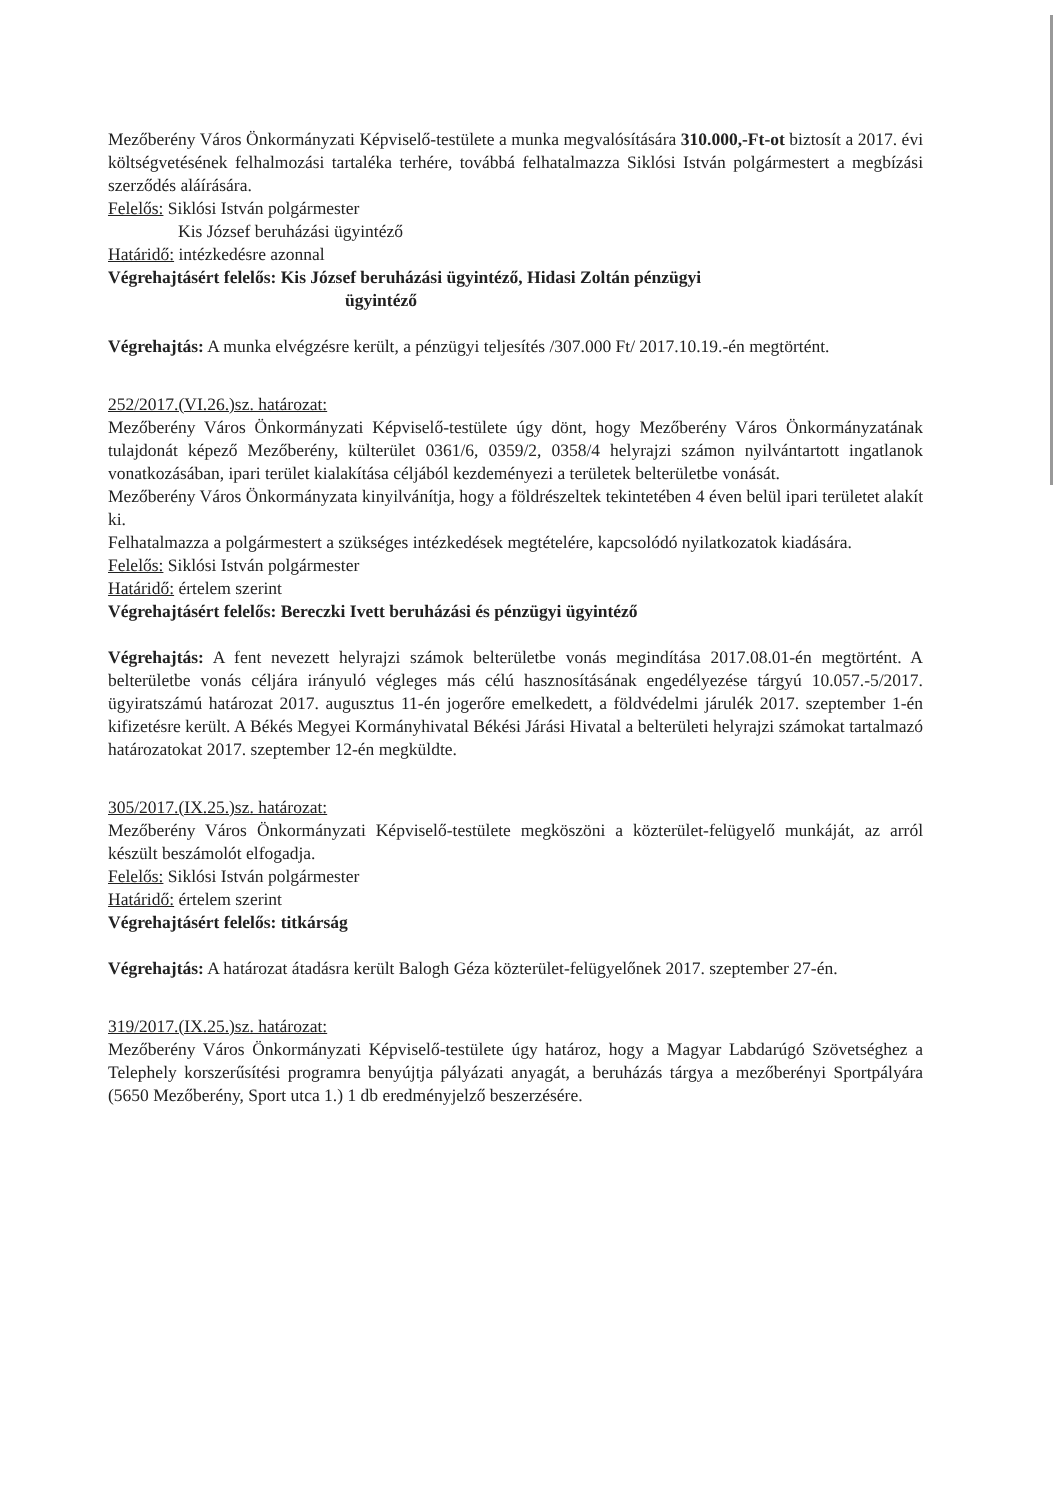Mezőberény Város Önkormányzati Képviselő-testülete a munka megvalósítására 310.000,-Ft-ot biztosít a 2017. évi költségvetésének felhalmozási tartaléka terhére, továbbá felhatalmazza Siklósi István polgármestert a megbízási szerződés aláírására.
Felelős: Siklósi István polgármester
Kis József beruházási ügyintéző
Határidő: intézkedésre azonnal
Végrehajtásért felelős: Kis József beruházási ügyintéző, Hidasi Zoltán pénzügyi
ügyintéző
Végrehajtás: A munka elvégzésre került, a pénzügyi teljesítés /307.000 Ft/ 2017.10.19.-én megtörtént.
252/2017.(VI.26.)sz. határozat:
Mezőberény Város Önkormányzati Képviselő-testülete úgy dönt, hogy Mezőberény Város Önkormányzatának tulajdonát képező Mezőberény, külterület 0361/6, 0359/2, 0358/4 helyrajzi számon nyilvántartott ingatlanok vonatkozásában, ipari terület kialakítása céljából kezdeményezi a területek belterületbe vonását.
Mezőberény Város Önkormányzata kinyilvánítja, hogy a földrészeltek tekintetében 4 éven belül ipari területet alakít ki.
Felhatalmazza a polgármestert a szükséges intézkedések megtételére, kapcsolódó nyilatkozatok kiadására.
Felelős: Siklósi István polgármester
Határidő: értelem szerint
Végrehajtásért felelős: Bereczki Ivett beruházási és pénzügyi ügyintéző
Végrehajtás: A fent nevezett helyrajzi számok belterületbe vonás megindítása 2017.08.01-én megtörtént. A belterületbe vonás céljára irányuló végleges más célú hasznosításának engedélyezése tárgyú 10.057.-5/2017. ügyiratszámú határozat 2017. augusztus 11-én jogerőre emelkedett, a földvédelmi járulék 2017. szeptember 1-én kifizetésre került. A Békés Megyei Kormányhivatal Békési Járási Hivatal a belterületi helyrajzi számokat tartalmazó határozatokat 2017. szeptember 12-én megküldte.
305/2017.(IX.25.)sz. határozat:
Mezőberény Város Önkormányzati Képviselő-testülete megköszöni a közterület-felügyelő munkáját, az arról készült beszámolót elfogadja.
Felelős: Siklósi István polgármester
Határidő: értelem szerint
Végrehajtásért felelős: titkárság
Végrehajtás: A határozat átadásra került Balogh Géza közterület-felügyelőnek 2017. szeptember 27-én.
319/2017.(IX.25.)sz. határozat:
Mezőberény Város Önkormányzati Képviselő-testülete úgy határoz, hogy a Magyar Labdarúgó Szövetséghez a Telephely korszerűsítési programra benyújtja pályázati anyagát, a beruházás tárgya a mezőberényi Sportpályára (5650 Mezőberény, Sport utca 1.) 1 db eredményjelző beszerzésére.